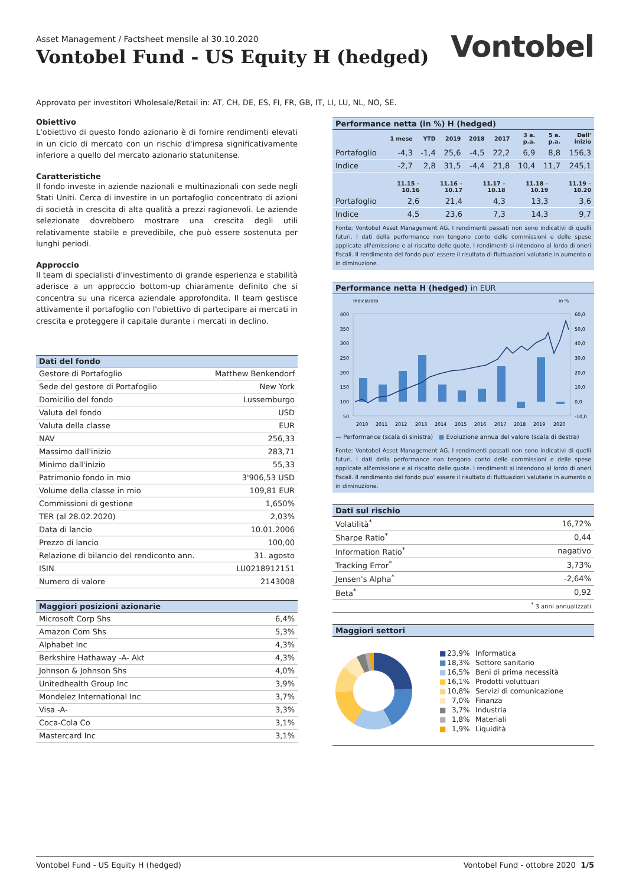Asset Management / Factsheet mensile al 30.10.2020
Vontobel Fund - US Equity H (hedged)
Vontobel
Approvato per investitori Wholesale/Retail in: AT, CH, DE, ES, FI, FR, GB, IT, LI, LU, NL, NO, SE.
Obiettivo
L'obiettivo di questo fondo azionario è di fornire rendimenti elevati in un ciclo di mercato con un rischio d'impresa significativamente inferiore a quello del mercato azionario statunitense.
Caratteristiche
Il fondo investe in aziende nazionali e multinazionali con sede negli Stati Uniti. Cerca di investire in un portafoglio concentrato di azioni di società in crescita di alta qualità a prezzi ragionevoli. Le aziende selezionate dovrebbero mostrare una crescita degli utili relativamente stabile e prevedibile, che può essere sostenuta per lunghi periodi.
Approccio
Il team di specialisti d'investimento di grande esperienza e stabilità aderisce a un approccio bottom-up chiaramente definito che si concentra su una ricerca aziendale approfondita. Il team gestisce attivamente il portafoglio con l'obiettivo di partecipare ai mercati in crescita e proteggere il capitale durante i mercati in declino.
Dati del fondo
| Gestore di Portafoglio | Matthew Benkendorf |
| Sede del gestore di Portafoglio | New York |
| Domicilio del fondo | Lussemburgo |
| Valuta del fondo | USD |
| Valuta della classe | EUR |
| NAV | 256,33 |
| Massimo dall'inizio | 283,71 |
| Minimo dall'inizio | 55,33 |
| Patrimonio fondo in mio | 3'906,53 USD |
| Volume della classe in mio | 109,81 EUR |
| Commissioni di gestione | 1,650% |
| TER (al 28.02.2020) | 2,03% |
| Data di lancio | 10.01.2006 |
| Prezzo di lancio | 100,00 |
| Relazione di bilancio del rendiconto ann. | 31. agosto |
| ISIN | LU0218912151 |
| Numero di valore | 2143008 |
Maggiori posizioni azionarie
| Microsoft Corp Shs | 6,4% |
| Amazon Com Shs | 5,3% |
| Alphabet Inc | 4,3% |
| Berkshire Hathaway -A- Akt | 4,3% |
| Johnson & Johnson Shs | 4,0% |
| Unitedhealth Group Inc | 3,9% |
| Mondelez International Inc | 3,7% |
| Visa -A- | 3,3% |
| Coca-Cola Co | 3,1% |
| Mastercard Inc | 3,1% |
Performance netta (in %) H (hedged)
| | 1 mese | YTD | 2019 | 2018 | 2017 | 3 a. p.a. | 5 a. p.a. | Dall' inizio |
| --- | --- | --- | --- | --- | --- | --- | --- | --- |
| Portafoglio | -4,3 | -1,4 | 25,6 | -4,5 | 22,2 | 6,9 | 8,8 | 156,3 |
| Indice | -2,7 | 2,8 | 31,5 | -4,4 | 21,8 | 10,4 | 11,7 | 245,1 |
| | 11.15 – 10.16 | 11.16 – 10.17 | 11.17 – 10.18 | 11.18 – 10.19 | 11.19 – 10.20 |
| --- | --- | --- | --- | --- | --- |
| Portafoglio | 2,6 | 21,4 | 4,3 | 13,3 | 3,6 |
| Indice | 4,5 | 23,6 | 7,3 | 14,3 | 9,7 |
Fonte: Vontobel Asset Management AG. I rendimenti passati non sono indicativi di quelli futuri. I dati della performance non tengono conto delle commissioni e delle spese applicate all'emissione e al riscatto delle quote. I rendimenti si intendono al lordo di oneri fiscali. Il rendimento del fondo puo' essere il risultato di fluttuazioni valutarie in aumento o in diminuzione.
Performance netta H (hedged) in EUR
Indicizzato
in %
400
350
300
250
200
150
100
50
60,0
50,0
40,0
30,0
20,0
10,0
0,0
-10,0
2010
2011
2012
2013
2014
2015
2016
2017
2018
2019
2020
— Performance (scala di sinistra) ■ Evoluzione annua del valore (scala di destra)
Fonte: Vontobel Asset Management AG. I rendimenti passati non sono indicativi di quelli futuri. I dati della performance non tengono conto delle commissioni e delle spese applicate all'emissione e al riscatto delle quote. I rendimenti si intendono al lordo di oneri fiscali. Il rendimento del fondo puo' essere il risultato di fluttuazioni valutarie in aumento o in diminuzione.
Dati sul rischio
| Volatilità<sup>*</sup> | 16,72% |
| Sharpe Ratio<sup>*</sup> | 0,44 |
| Information Ratio<sup>*</sup> | nagativo |
| Tracking Error<sup>*</sup> | 3,73% |
| Jensen's Alpha<sup>*</sup> | -2,64% |
| Beta<sup>*</sup> | 0,92 |
| <sup>*</sup> 3 anni annualizzati | |
Maggiori settori
| ■ | 23,9% | Informatica |
| ■ | 18,3% | Settore sanitario |
| ■ | 16,5% | Beni di prima necessità |
| ■ | 16,1% | Prodotti voluttuari |
| ■ | 10,8% | Servizi di comunicazione |
| ■ | 7,0% | Finanza |
| ■ | 3,7% | Industria |
| ■ | 1,8% | Materiali |
| ■ | 1,9% | Liquidità |
Vontobel Fund - US Equity H (hedged) Vontobel Fund - ottobre 2020 1/5